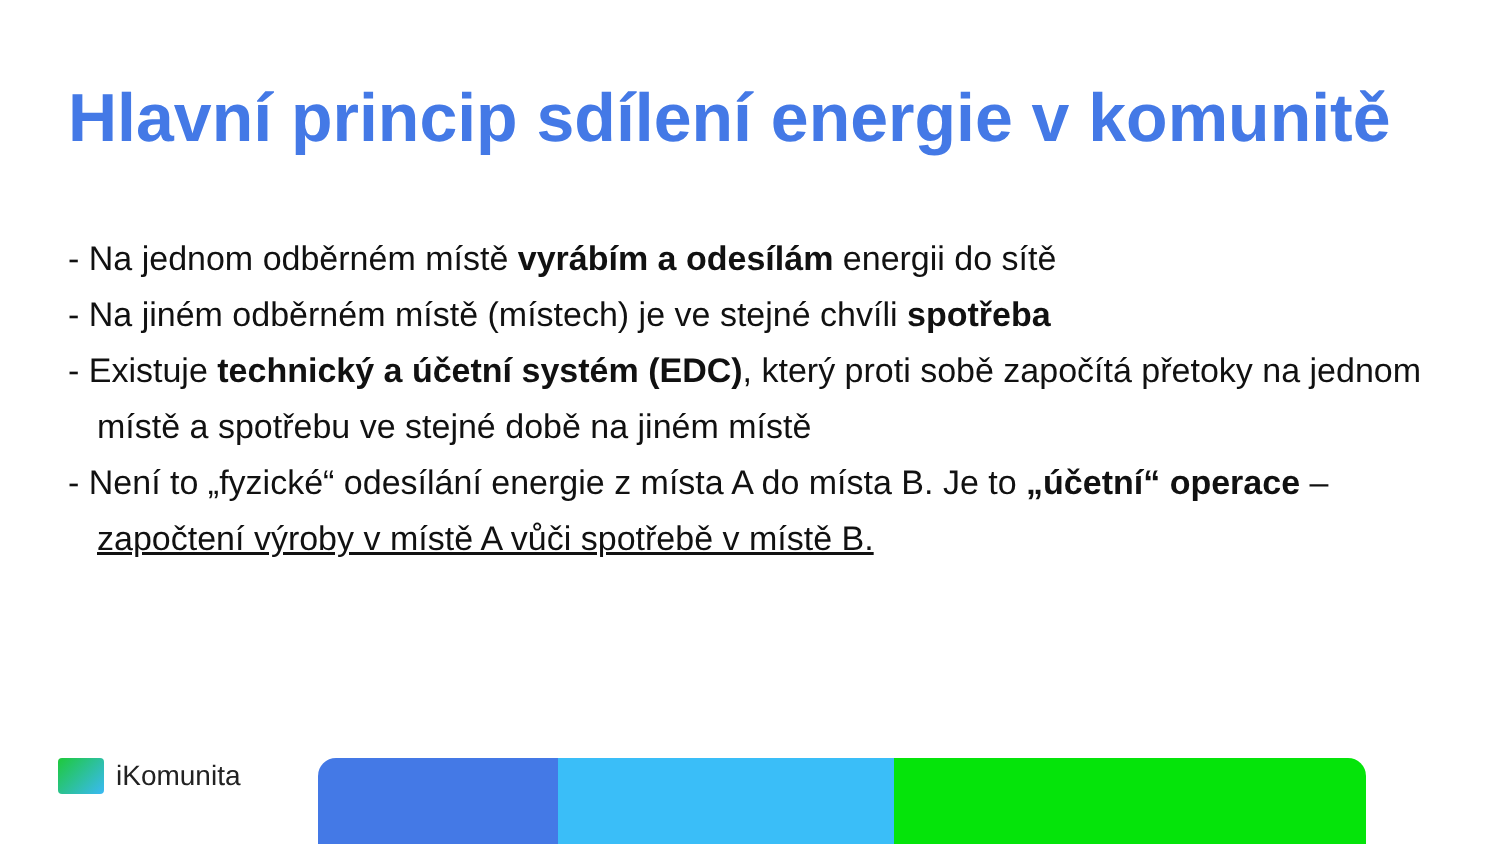Hlavní princip sdílení energie v komunitě
- Na jednom odběrném místě vyrábím a odesílám energii do sítě
- Na jiném odběrném místě (místech) je ve stejné chvíli spotřeba
- Existuje technický a účetní systém (EDC), který proti sobě započítá přetoky na jednom místě a spotřebu ve stejné době na jiném místě
- Není to „fyzické“ odesílání energie z místa A do místa B. Je to „účetní“ operace – započtení výroby v místě A vůči spotřebě v místě B.
iKomunita